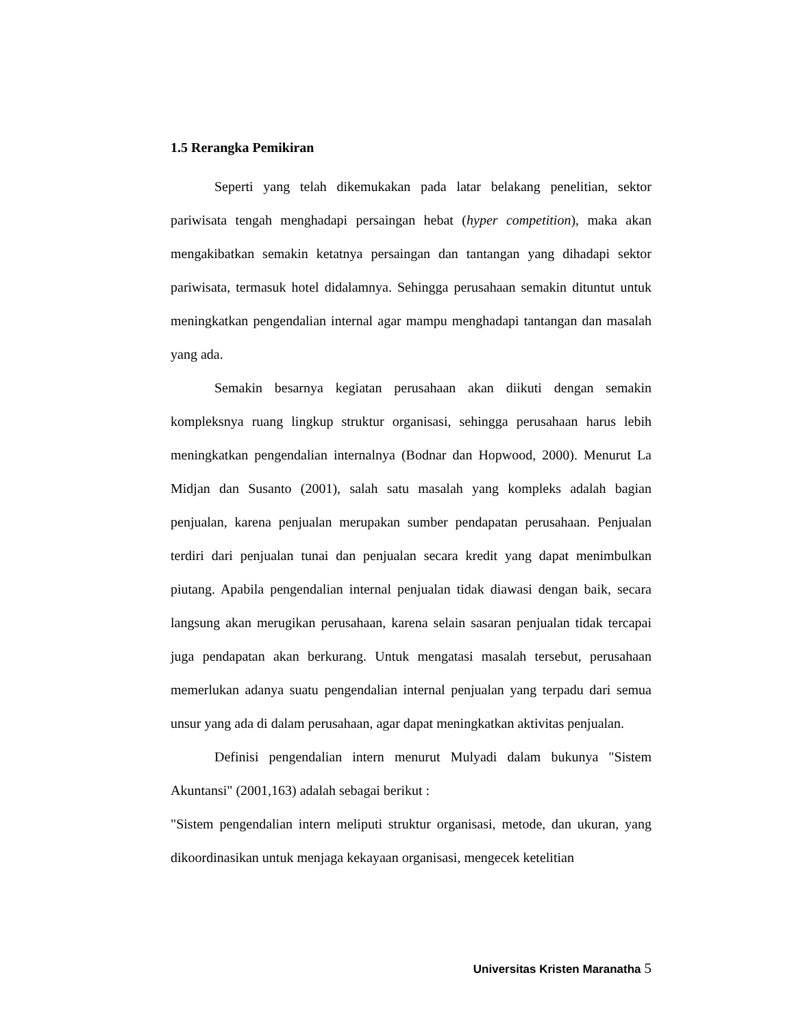1.5 Rerangka Pemikiran
Seperti yang telah dikemukakan pada latar belakang penelitian, sektor pariwisata tengah menghadapi persaingan hebat (hyper competition), maka akan mengakibatkan semakin ketatnya persaingan dan tantangan yang dihadapi sektor pariwisata, termasuk hotel didalamnya. Sehingga perusahaan semakin dituntut untuk meningkatkan pengendalian internal agar mampu menghadapi tantangan dan masalah yang ada.
Semakin besarnya kegiatan perusahaan akan diikuti dengan semakin kompleksnya ruang lingkup struktur organisasi, sehingga perusahaan harus lebih meningkatkan pengendalian internalnya (Bodnar dan Hopwood, 2000). Menurut La Midjan dan Susanto (2001), salah satu masalah yang kompleks adalah bagian penjualan, karena penjualan merupakan sumber pendapatan perusahaan. Penjualan terdiri dari penjualan tunai dan penjualan secara kredit yang dapat menimbulkan piutang. Apabila pengendalian internal penjualan tidak diawasi dengan baik, secara langsung akan merugikan perusahaan, karena selain sasaran penjualan tidak tercapai juga pendapatan akan berkurang. Untuk mengatasi masalah tersebut, perusahaan memerlukan adanya suatu pengendalian internal penjualan yang terpadu dari semua unsur yang ada di dalam perusahaan, agar dapat meningkatkan aktivitas penjualan.
Definisi pengendalian intern menurut Mulyadi dalam bukunya "Sistem Akuntansi" (2001,163) adalah sebagai berikut :
"Sistem pengendalian intern meliputi struktur organisasi, metode, dan ukuran, yang dikoordinasikan untuk menjaga kekayaan organisasi, mengecek ketelitian
Universitas Kristen Maranatha 5